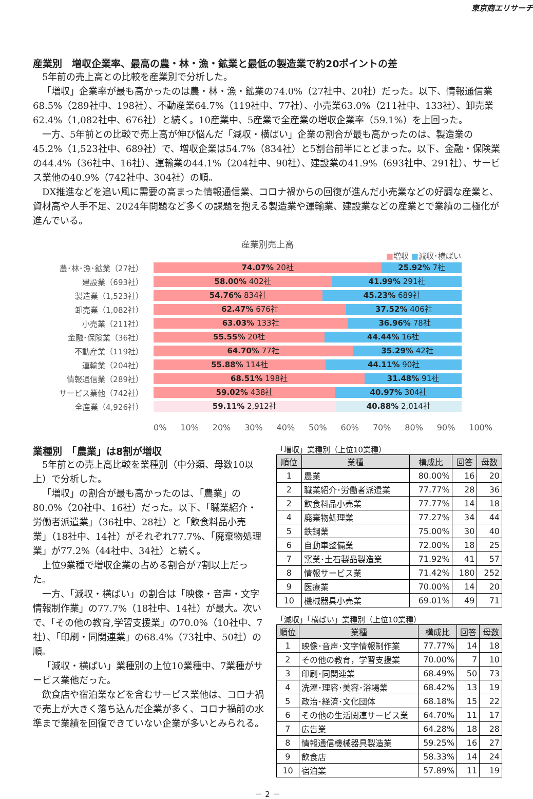東京商エリサーチ
産業別　増収企業率、最高の農・林・漁・鉱業と最低の製造業で約20ポイントの差
5年前の売上高との比較を産業別で分析した。
「増収」企業率が最も高かったのは農・林・漁・鉱業の74.0%（27社中、20社）だった。以下、情報通信業68.5%（289社中、198社）、不動産業64.7%（119社中、77社）、小売業63.0%（211社中、133社）、卸売業62.4%（1,082社中、676社）と続く。10産業中、5産業で全産業の増収企業率（59.1%）を上回った。
一方、5年前との比較で売上高が伸び悩んだ「減収・横ばい」企業の割合が最も高かったのは、製造業の45.2%（1,523社中、689社）で、増収企業は54.7%（834社）と5割台前半にとどまった。以下、金融・保険業の44.4%（36社中、16社）、運輸業の44.1%（204社中、90社）、建設業の41.9%（693社中、291社）、サービス業他の40.9%（742社中、304社）の順。
DX推進などを追い風に需要の高まった情報通信業、コロナ禍からの回復が進んだ小売業などの好調な産業と、資材高や人手不足、2024年問題など多くの課題を抱える製造業や運輸業、建設業などの産業とで業績の二極化が進んでいる。
産業別売上高
■増収 ■減収･横ばい
農･林･漁･鉱業（27社）
74.07% 20社 25.92% 7社
建設業（693社）
58.00% 402社 41.99% 291社
製造業（1,523社）
54.76% 834社 45.23% 689社
卸売業（1,082社）
62.47% 676社 37.52% 406社
小売業（211社）
63.03% 133社 36.96% 78社
金融･保険業（36社）
55.55% 20社 44.44% 16社
不動産業（119社）
64.70% 77社 35.29% 42社
運輸業（204社）
55.88% 114社 44.11% 90社
情報通信業（289社）
68.51% 198社 31.48% 91社
サービス業他（742社）
59.02% 438社 40.97% 304社
全産業（4,926社）
59.11% 2,912社 40.88% 2,014社
0% 10% 20% 30% 40% 50% 60% 70% 80% 90% 100%
業種別　「農業」は8割が増収
5年前との売上高比較を業種別（中分類、母数10以上）で分析した。
「増収」の割合が最も高かったのは、「農業」の80.0%（20社中、16社）だった。以下、「職業紹介・労働者派遣業」（36社中、28社）と「飲食料品小売業」（18社中、14社）がそれぞれ77.7%、「廃棄物処理業」が77.2%（44社中、34社）と続く。
上位9業種で増収企業の占める割合が7割以上だった。
一方、「減収・横ばい」の割合は「映像・音声・文字情報制作業」の77.7%（18社中、14社）が最大。次いで、「その他の教育,学習支援業」の70.0%（10社中、7社）、「印刷・同関連業」の68.4%（73社中、50社）の順。
「減収・横ばい」業種別の上位10業種中、7業種がサービス業他だった。
飲食店や宿泊業などを含むサービス業他は、コロナ禍で売上が大きく落ち込んだ企業が多く、コロナ禍前の水準まで業績を回復できていない企業が多いとみられる。
「増収」業種別（上位10業種）
| 順位 | 業種 | 構成比 | 回答 | 母数 |
| --- | --- | --- | --- | --- |
| 1 | 農業 | 80.00% | 16 | 20 |
| 2 | 職業紹介･労働者派遣業 | 77.77% | 28 | 36 |
| 2 | 飲食料品小売業 | 77.77% | 14 | 18 |
| 4 | 廃棄物処理業 | 77.27% | 34 | 44 |
| 5 | 鉄鋼業 | 75.00% | 30 | 40 |
| 6 | 自動車整備業 | 72.00% | 18 | 25 |
| 7 | 窯業･土石製品製造業 | 71.92% | 41 | 57 |
| 8 | 情報サービス業 | 71.42% | 180 | 252 |
| 9 | 医療業 | 70.00% | 14 | 20 |
| 10 | 機械器具小売業 | 69.01% | 49 | 71 |
「減収」「横ばい」業種別（上位10業種）
| 順位 | 業種 | 構成比 | 回答 | 母数 |
| --- | --- | --- | --- | --- |
| 1 | 映像･音声･文字情報制作業 | 77.77% | 14 | 18 |
| 2 | その他の教育，学習支援業 | 70.00% | 7 | 10 |
| 3 | 印刷･同関連業 | 68.49% | 50 | 73 |
| 4 | 洗濯･理容･美容･浴場業 | 68.42% | 13 | 19 |
| 5 | 政治･経済･文化団体 | 68.18% | 15 | 22 |
| 6 | その他の生活関連サービス業 | 64.70% | 11 | 17 |
| 7 | 広告業 | 64.28% | 18 | 28 |
| 8 | 情報通信機械器具製造業 | 59.25% | 16 | 27 |
| 9 | 飲食店 | 58.33% | 14 | 24 |
| 10 | 宿泊業 | 57.89% | 11 | 19 |
－ 2 －